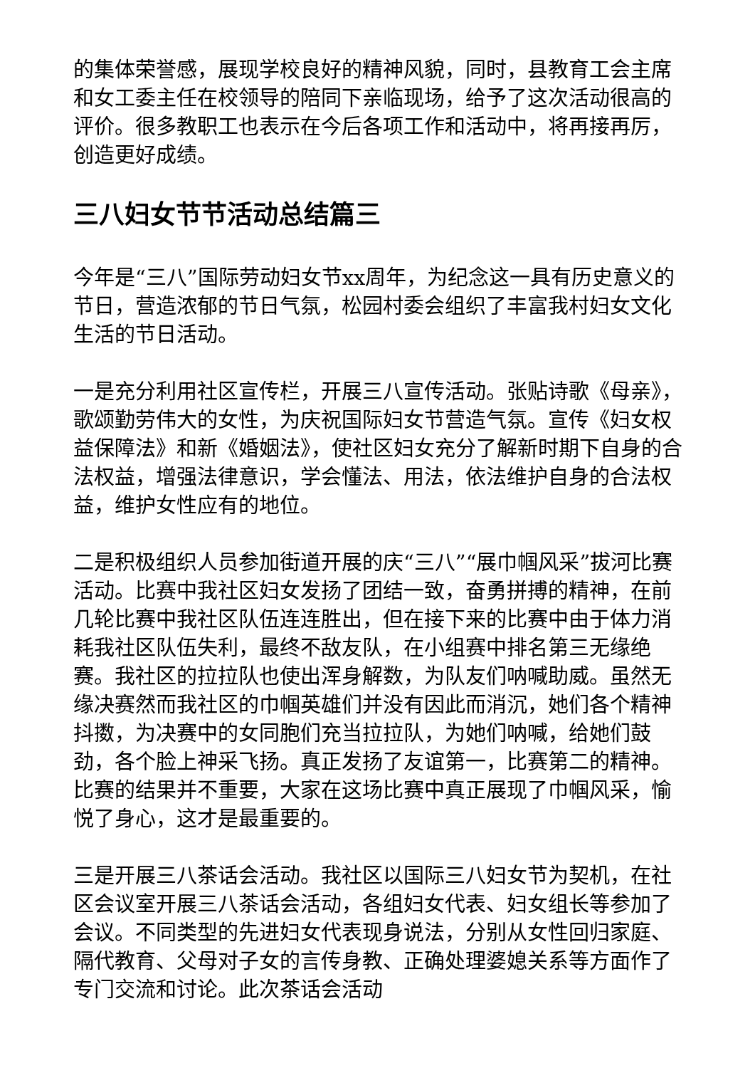的集体荣誉感，展现学校良好的精神风貌，同时，县教育工会主席和女工委主任在校领导的陪同下亲临现场，给予了这次活动很高的评价。很多教职工也表示在今后各项工作和活动中，将再接再厉，创造更好成绩。
三八妇女节节活动总结篇三
今年是“三八”国际劳动妇女节xx周年，为纪念这一具有历史意义的节日，营造浓郁的节日气氛，松园村委会组织了丰富我村妇女文化生活的节日活动。
一是充分利用社区宣传栏，开展三八宣传活动。张贴诗歌《母亲》，歌颂勤劳伟大的女性，为庆祝国际妇女节营造气氛。宣传《妇女权益保障法》和新《婚姻法》，使社区妇女充分了解新时期下自身的合法权益，增强法律意识，学会懂法、用法，依法维护自身的合法权益，维护女性应有的地位。
二是积极组织人员参加街道开展的庆“三八”“展巾帼风采”拔河比赛活动。比赛中我社区妇女发扬了团结一致，奋勇拼搏的精神，在前几轮比赛中我社区队伍连连胜出，但在接下来的比赛中由于体力消耗我社区队伍失利，最终不敌友队，在小组赛中排名第三无缘绝赛。我社区的拉拉队也使出浑身解数，为队友们呐喊助威。虽然无缘决赛然而我社区的巾帼英雄们并没有因此而消沉，她们各个精神抖擞，为决赛中的女同胞们充当拉拉队，为她们呐喊，给她们鼓劲，各个脸上神采飞扬。真正发扬了友谊第一，比赛第二的精神。比赛的结果并不重要，大家在这场比赛中真正展现了巾帼风采，愉悦了身心，这才是最重要的。
三是开展三八茶话会活动。我社区以国际三八妇女节为契机，在社区会议室开展三八茶话会活动，各组妇女代表、妇女组长等参加了会议。不同类型的先进妇女代表现身说法，分别从女性回归家庭、隔代教育、父母对子女的言传身教、正确处理婆媳关系等方面作了专门交流和讨论。此次茶话会活动